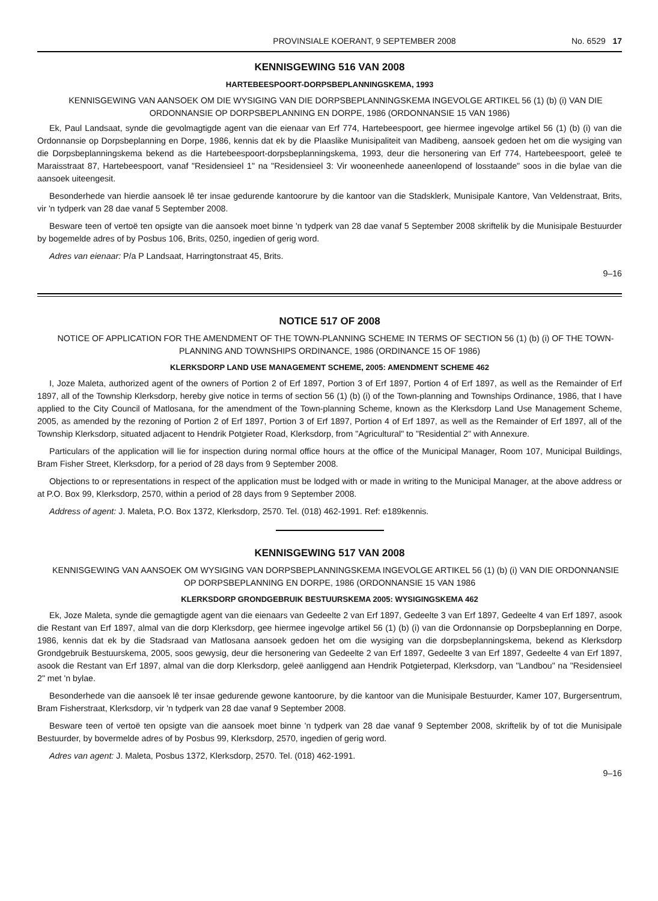PROVINSIALE KOERANT, 9 SEPTEMBER 2008 No. 6529 17
KENNISGEWING 516 VAN 2008
HARTEBEESPOORT-DORPSBEPLANNINGSKEMA, 1993
KENNISGEWING VAN AANSOEK OM DIE WYSIGING VAN DIE DORPSBEPLANNINGSKEMA INGEVOLGE ARTIKEL 56 (1) (b) (i) VAN DIE ORDONNANSIE OP DORPSBEPLANNING EN DORPE, 1986 (ORDONNANSIE 15 VAN 1986)
Ek, Paul Landsaat, synde die gevolmagtigde agent van die eienaar van Erf 774, Hartebeespoort, gee hiermee ingevolge artikel 56 (1) (b) (i) van die Ordonnansie op Dorpsbeplanning en Dorpe, 1986, kennis dat ek by die Plaaslike Munisipaliteit van Madibeng, aansoek gedoen het om die wysiging van die Dorpsbeplanningskema bekend as die Hartebeespoort-dorpsbeplanningskema, 1993, deur die hersonering van Erf 774, Hartebeespoort, geleë te Maraisstraat 87, Hartebeespoort, vanaf "Residensieel 1" na "Residensieel 3: Vir wooneenhede aaneenlopend of losstaande" soos in die bylae van die aansoek uiteengesit.
Besonderhede van hierdie aansoek lê ter insae gedurende kantoorure by die kantoor van die Stadsklerk, Munisipale Kantore, Van Veldenstraat, Brits, vir 'n tydperk van 28 dae vanaf 5 September 2008.
Besware teen of vertoë ten opsigte van die aansoek moet binne 'n tydperk van 28 dae vanaf 5 September 2008 skriftelik by die Munisipale Bestuurder by bogemelde adres of by Posbus 106, Brits, 0250, ingedien of gerig word.
Adres van eienaar: P/a P Landsaat, Harringtonstraat 45, Brits.
9–16
NOTICE 517 OF 2008
NOTICE OF APPLICATION FOR THE AMENDMENT OF THE TOWN-PLANNING SCHEME IN TERMS OF SECTION 56 (1) (b) (i) OF THE TOWN-PLANNING AND TOWNSHIPS ORDINANCE, 1986 (ORDINANCE 15 OF 1986)
KLERKSDORP LAND USE MANAGEMENT SCHEME, 2005: AMENDMENT SCHEME 462
I, Joze Maleta, authorized agent of the owners of Portion 2 of Erf 1897, Portion 3 of Erf 1897, Portion 4 of Erf 1897, as well as the Remainder of Erf 1897, all of the Township Klerksdorp, hereby give notice in terms of section 56 (1) (b) (i) of the Town-planning and Townships Ordinance, 1986, that I have applied to the City Council of Matlosana, for the amendment of the Town-planning Scheme, known as the Klerksdorp Land Use Management Scheme, 2005, as amended by the rezoning of Portion 2 of Erf 1897, Portion 3 of Erf 1897, Portion 4 of Erf 1897, as well as the Remainder of Erf 1897, all of the Township Klerksdorp, situated adjacent to Hendrik Potgieter Road, Klerksdorp, from "Agricultural" to "Residential 2" with Annexure.
Particulars of the application will lie for inspection during normal office hours at the office of the Municipal Manager, Room 107, Municipal Buildings, Bram Fisher Street, Klerksdorp, for a period of 28 days from 9 September 2008.
Objections to or representations in respect of the application must be lodged with or made in writing to the Municipal Manager, at the above address or at P.O. Box 99, Klerksdorp, 2570, within a period of 28 days from 9 September 2008.
Address of agent: J. Maleta, P.O. Box 1372, Klerksdorp, 2570. Tel. (018) 462-1991. Ref: e189kennis.
KENNISGEWING 517 VAN 2008
KENNISGEWING VAN AANSOEK OM WYSIGING VAN DORPSBEPLANNINGSKEMA INGEVOLGE ARTIKEL 56 (1) (b) (i) VAN DIE ORDONNANSIE OP DORPSBEPLANNING EN DORPE, 1986 (ORDONNANSIE 15 VAN 1986
KLERKSDORP GRONDGEBRUIK BESTUURSKEMA 2005: WYSIGINGSKEMA 462
Ek, Joze Maleta, synde die gemagtigde agent van die eienaars van Gedeelte 2 van Erf 1897, Gedeelte 3 van Erf 1897, Gedeelte 4 van Erf 1897, asook die Restant van Erf 1897, almal van die dorp Klerksdorp, gee hiermee ingevolge artikel 56 (1) (b) (i) van die Ordonnansie op Dorpsbeplanning en Dorpe, 1986, kennis dat ek by die Stadsraad van Matlosana aansoek gedoen het om die wysiging van die dorpsbeplanningskema, bekend as Klerksdorp Grondgebruik Bestuurskema, 2005, soos gewysig, deur die hersonering van Gedeelte 2 van Erf 1897, Gedeelte 3 van Erf 1897, Gedeelte 4 van Erf 1897, asook die Restant van Erf 1897, almal van die dorp Klerksdorp, geleë aanliggend aan Hendrik Potgieterpad, Klerksdorp, van "Landbou" na "Residensieel 2" met 'n bylae.
Besonderhede van die aansoek lê ter insae gedurende gewone kantoorure, by die kantoor van die Munisipale Bestuurder, Kamer 107, Burgersentrum, Bram Fisherstraat, Klerksdorp, vir 'n tydperk van 28 dae vanaf 9 September 2008.
Besware teen of vertoë ten opsigte van die aansoek moet binne 'n tydperk van 28 dae vanaf 9 September 2008, skriftelik by of tot die Munisipale Bestuurder, by bovermelde adres of by Posbus 99, Klerksdorp, 2570, ingedien of gerig word.
Adres van agent: J. Maleta, Posbus 1372, Klerksdorp, 2570. Tel. (018) 462-1991.
9–16